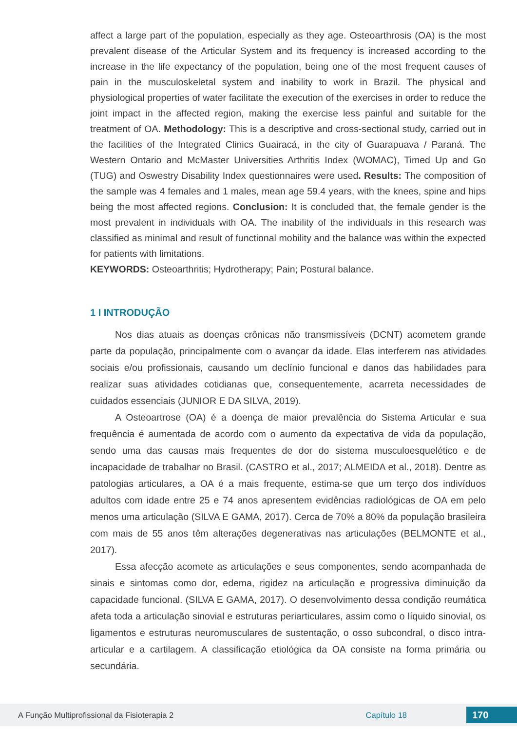affect a large part of the population, especially as they age. Osteoarthrosis (OA) is the most prevalent disease of the Articular System and its frequency is increased according to the increase in the life expectancy of the population, being one of the most frequent causes of pain in the musculoskeletal system and inability to work in Brazil. The physical and physiological properties of water facilitate the execution of the exercises in order to reduce the joint impact in the affected region, making the exercise less painful and suitable for the treatment of OA. Methodology: This is a descriptive and cross-sectional study, carried out in the facilities of the Integrated Clinics Guairacá, in the city of Guarapuava / Paraná. The Western Ontario and McMaster Universities Arthritis Index (WOMAC), Timed Up and Go (TUG) and Oswestry Disability Index questionnaires were used. Results: The composition of the sample was 4 females and 1 males, mean age 59.4 years, with the knees, spine and hips being the most affected regions. Conclusion: It is concluded that, the female gender is the most prevalent in individuals with OA. The inability of the individuals in this research was classified as minimal and result of functional mobility and the balance was within the expected for patients with limitations.
KEYWORDS: Osteoarthritis; Hydrotherapy; Pain; Postural balance.
1 I INTRODUÇÃO
Nos dias atuais as doenças crônicas não transmissíveis (DCNT) acometem grande parte da população, principalmente com o avançar da idade. Elas interferem nas atividades sociais e/ou profissionais, causando um declínio funcional e danos das habilidades para realizar suas atividades cotidianas que, consequentemente, acarreta necessidades de cuidados essenciais (JUNIOR E DA SILVA, 2019).
A Osteoartrose (OA) é a doença de maior prevalência do Sistema Articular e sua frequência é aumentada de acordo com o aumento da expectativa de vida da população, sendo uma das causas mais frequentes de dor do sistema musculoesquelético e de incapacidade de trabalhar no Brasil. (CASTRO et al., 2017; ALMEIDA et al., 2018). Dentre as patologias articulares, a OA é a mais frequente, estima-se que um terço dos indivíduos adultos com idade entre 25 e 74 anos apresentem evidências radiológicas de OA em pelo menos uma articulação (SILVA E GAMA, 2017). Cerca de 70% a 80% da população brasileira com mais de 55 anos têm alterações degenerativas nas articulações (BELMONTE et al., 2017).
Essa afecção acomete as articulações e seus componentes, sendo acompanhada de sinais e sintomas como dor, edema, rigidez na articulação e progressiva diminuição da capacidade funcional. (SILVA E GAMA, 2017). O desenvolvimento dessa condição reumática afeta toda a articulação sinovial e estruturas periarticulares, assim como o líquido sinovial, os ligamentos e estruturas neuromusculares de sustentação, o osso subcondral, o disco intra-articular e a cartilagem. A classificação etiológica da OA consiste na forma primária ou secundária.
A Função Multiprofissional da Fisioterapia 2 Capítulo 18 170